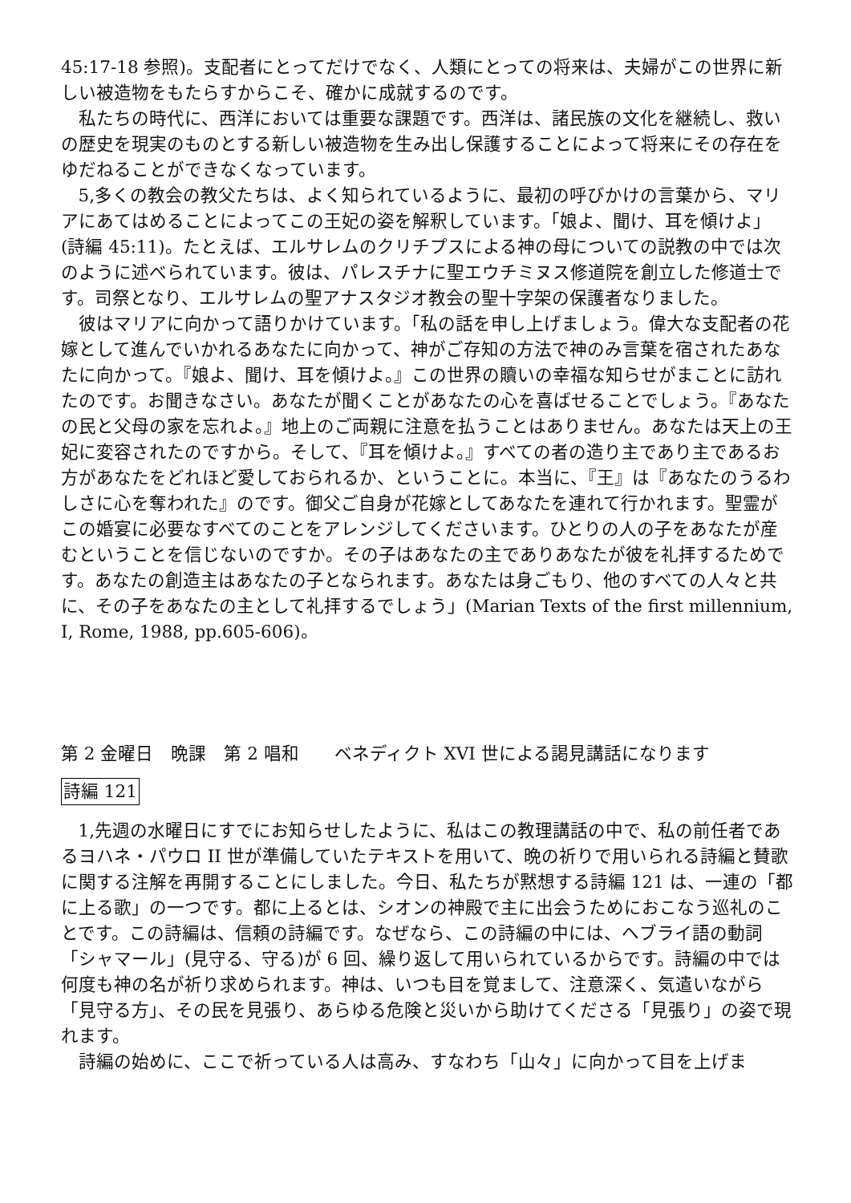45:17-18 参照)。支配者にとってだけでなく、人類にとっての将来は、夫婦がこの世界に新しい被造物をもたらすからこそ、確かに成就するのです。
私たちの時代に、西洋においては重要な課題です。西洋は、諸民族の文化を継続し、救いの歴史を現実のものとする新しい被造物を生み出し保護することによって将来にその存在をゆだねることができなくなっています。
5,多くの教会の教父たちは、よく知られているように、最初の呼びかけの言葉から、マリアにあてはめることによってこの王妃の姿を解釈しています。「娘よ、聞け、耳を傾けよ」(詩編 45:11)。たとえば、エルサレムのクリチプスによる神の母についての説教の中では次のように述べられています。彼は、パレスチナに聖エウチミヌス修道院を創立した修道士です。司祭となり、エルサレムの聖アナスタジオ教会の聖十字架の保護者なりました。
彼はマリアに向かって語りかけています。「私の話を申し上げましょう。偉大な支配者の花嫁として進んでいかれるあなたに向かって、神がご存知の方法で神のみ言葉を宿されたあなたに向かって。『娘よ、聞け、耳を傾けよ。』この世界の贖いの幸福な知らせがまことに訪れたのです。お聞きなさい。あなたが聞くことがあなたの心を喜ばせることでしょう。『あなたの民と父母の家を忘れよ。』地上のご両親に注意を払うことはありません。あなたは天上の王妃に変容されたのですから。そして、『耳を傾けよ。』すべての者の造り主であり主であるお方があなたをどれほど愛しておられるか、ということに。本当に、『王』は『あなたのうるわしさに心を奪われた』のです。御父ご自身が花嫁としてあなたを連れて行かれます。聖霊がこの婚宴に必要なすべてのことをアレンジしてくださいます。ひとりの人の子をあなたが産むということを信じないのですか。その子はあなたの主でありあなたが彼を礼拝するためです。あなたの創造主はあなたの子となられます。あなたは身ごもり、他のすべての人々と共に、その子をあなたの主として礼拝するでしょう」(Marian Texts of the first millennium, I, Rome, 1988, pp.605-606)。
第 2 金曜日　晩課　第 2 唱和　　ベネディクト XVI 世による謁見講話になります
詩編 121
1,先週の水曜日にすでにお知らせしたように、私はこの教理講話の中で、私の前任者であるヨハネ・パウロ II 世が準備していたテキストを用いて、晩の祈りで用いられる詩編と賛歌に関する注解を再開することにしました。今日、私たちが黙想する詩編 121 は、一連の「都に上る歌」の一つです。都に上るとは、シオンの神殿で主に出会うためにおこなう巡礼のことです。この詩編は、信頼の詩編です。なぜなら、この詩編の中には、ヘブライ語の動詞「シャマール」(見守る、守る)が 6 回、繰り返して用いられているからです。詩編の中では何度も神の名が祈り求められます。神は、いつも目を覚まして、注意深く、気遣いながら「見守る方」、その民を見張り、あらゆる危険と災いから助けてくださる「見張り」の姿で現れます。
詩編の始めに、ここで祈っている人は高み、すなわち「山々」に向かって目を上げま